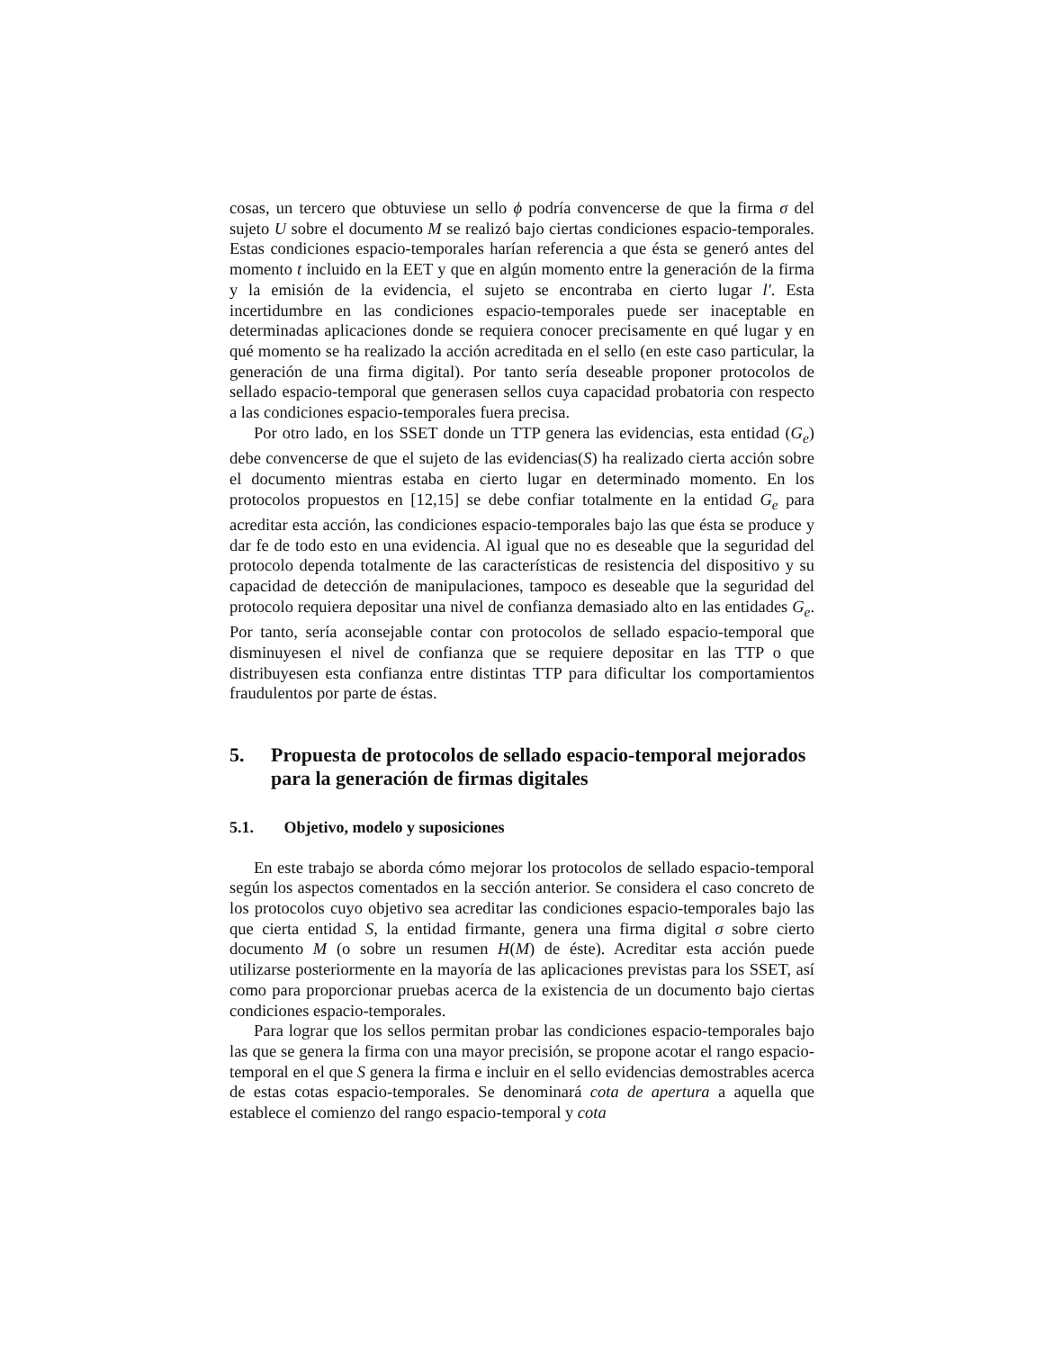cosas, un tercero que obtuviese un sello ϕ podría convencerse de que la firma σ del sujeto U sobre el documento M se realizó bajo ciertas condiciones espacio-temporales. Estas condiciones espacio-temporales harían referencia a que ésta se generó antes del momento t incluido en la EET y que en algún momento entre la generación de la firma y la emisión de la evidencia, el sujeto se encontraba en cierto lugar l′. Esta incertidumbre en las condiciones espacio-temporales puede ser inaceptable en determinadas aplicaciones donde se requiera conocer precisamente en qué lugar y en qué momento se ha realizado la acción acreditada en el sello (en este caso particular, la generación de una firma digital). Por tanto sería deseable proponer protocolos de sellado espacio-temporal que generasen sellos cuya capacidad probatoria con respecto a las condiciones espacio-temporales fuera precisa.
Por otro lado, en los SSET donde un TTP genera las evidencias, esta entidad (G<sub>e</sub>) debe convencerse de que el sujeto de las evidencias(S) ha realizado cierta acción sobre el documento mientras estaba en cierto lugar en determinado momento. En los protocolos propuestos en [12,15] se debe confiar totalmente en la entidad G<sub>e</sub> para acreditar esta acción, las condiciones espacio-temporales bajo las que ésta se produce y dar fe de todo esto en una evidencia. Al igual que no es deseable que la seguridad del protocolo dependa totalmente de las características de resistencia del dispositivo y su capacidad de detección de manipulaciones, tampoco es deseable que la seguridad del protocolo requiera depositar una nivel de confianza demasiado alto en las entidades G<sub>e</sub>. Por tanto, sería aconsejable contar con protocolos de sellado espacio-temporal que disminuyesen el nivel de confianza que se requiere depositar en las TTP o que distribuyesen esta confianza entre distintas TTP para dificultar los comportamientos fraudulentos por parte de éstas.
5. Propuesta de protocolos de sellado espacio-temporal mejorados para la generación de firmas digitales
5.1. Objetivo, modelo y suposiciones
En este trabajo se aborda cómo mejorar los protocolos de sellado espacio-temporal según los aspectos comentados en la sección anterior. Se considera el caso concreto de los protocolos cuyo objetivo sea acreditar las condiciones espacio-temporales bajo las que cierta entidad S, la entidad firmante, genera una firma digital σ sobre cierto documento M (o sobre un resumen H(M) de éste). Acreditar esta acción puede utilizarse posteriormente en la mayoría de las aplicaciones previstas para los SSET, así como para proporcionar pruebas acerca de la existencia de un documento bajo ciertas condiciones espacio-temporales.
Para lograr que los sellos permitan probar las condiciones espacio-temporales bajo las que se genera la firma con una mayor precisión, se propone acotar el rango espacio-temporal en el que S genera la firma e incluir en el sello evidencias demostrables acerca de estas cotas espacio-temporales. Se denominará cota de apertura a aquella que establece el comienzo del rango espacio-temporal y cota